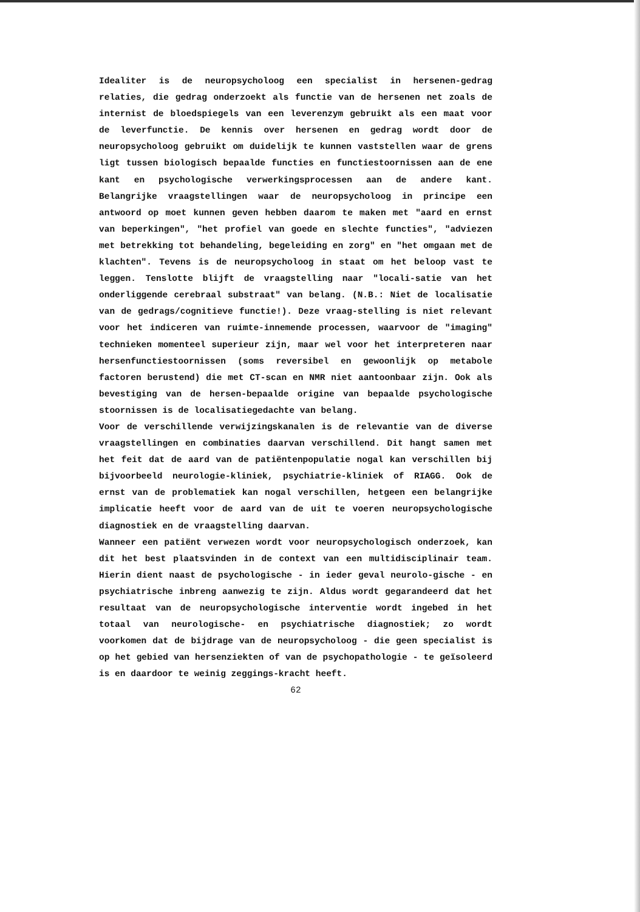Idealiter is de neuropsycholoog een specialist in hersenen-gedrag relaties, die gedrag onderzoekt als functie van de hersenen net zoals de internist de bloedspiegels van een leverenzym gebruikt als een maat voor de leverfunctie. De kennis over hersenen en gedrag wordt door de neuropsycholoog gebruikt om duidelijk te kunnen vaststellen waar de grens ligt tussen biologisch bepaalde functies en functiestoornissen aan de ene kant en psychologische verwerkingsprocessen aan de andere kant. Belangrijke vraagstellingen waar de neuropsycholoog in principe een antwoord op moet kunnen geven hebben daarom te maken met "aard en ernst van beperkingen", "het profiel van goede en slechte functies", "adviezen met betrekking tot behandeling, begeleiding en zorg" en "het omgaan met de klachten". Tevens is de neuropsycholoog in staat om het beloop vast te leggen. Tenslotte blijft de vraagstelling naar "locali-satie van het onderliggende cerebraal substraat" van belang. (N.B.: Niet de localisatie van de gedrags/cognitieve functie!). Deze vraag-stelling is niet relevant voor het indiceren van ruimte-innemende processen, waarvoor de "imaging" technieken momenteel superieur zijn, maar wel voor het interpreteren naar hersenfunctiestoornissen (soms reversibel en gewoonlijk op metabole factoren berustend) die met CT-scan en NMR niet aantoonbaar zijn. Ook als bevestiging van de hersen-bepaalde origine van bepaalde psychologische stoornissen is de localisatiegedachte van belang.
Voor de verschillende verwijzingskanalen is de relevantie van de diverse vraagstellingen en combinaties daarvan verschillend. Dit hangt samen met het feit dat de aard van de patiëntenpopulatie nogal kan verschillen bij bijvoorbeeld neurologie-kliniek, psychiatrie-kliniek of RIAGG. Ook de ernst van de problematiek kan nogal verschillen, hetgeen een belangrijke implicatie heeft voor de aard van de uit te voeren neuropsychologische diagnostiek en de vraagstelling daarvan.
Wanneer een patiënt verwezen wordt voor neuropsychologisch onderzoek, kan dit het best plaatsvinden in de context van een multidisciplinair team. Hierin dient naast de psychologische - in ieder geval neurolo-gische - en psychiatrische inbreng aanwezig te zijn. Aldus wordt gegarandeerd dat het resultaat van de neuropsychologische interventie wordt ingebed in het totaal van neurologische- en psychiatrische diagnostiek; zo wordt voorkomen dat de bijdrage van de neuropsycholoog - die geen specialist is op het gebied van hersenziekten of van de psychopathologie - te geïsoleerd is en daardoor te weinig zeggings-kracht heeft.
62